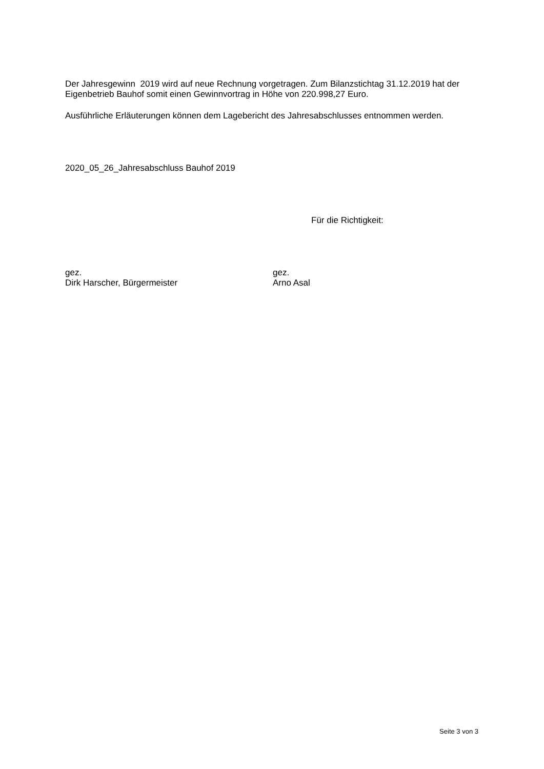Der Jahresgewinn 2019 wird auf neue Rechnung vorgetragen. Zum Bilanzstichtag 31.12.2019 hat der Eigenbetrieb Bauhof somit einen Gewinnvortrag in Höhe von 220.998,27 Euro.
Ausführliche Erläuterungen können dem Lagebericht des Jahresabschlusses entnommen werden.
2020_05_26_Jahresabschluss Bauhof 2019
Für die Richtigkeit:
gez.
Dirk Harscher, Bürgermeister
gez.
Arno Asal
Seite 3 von 3